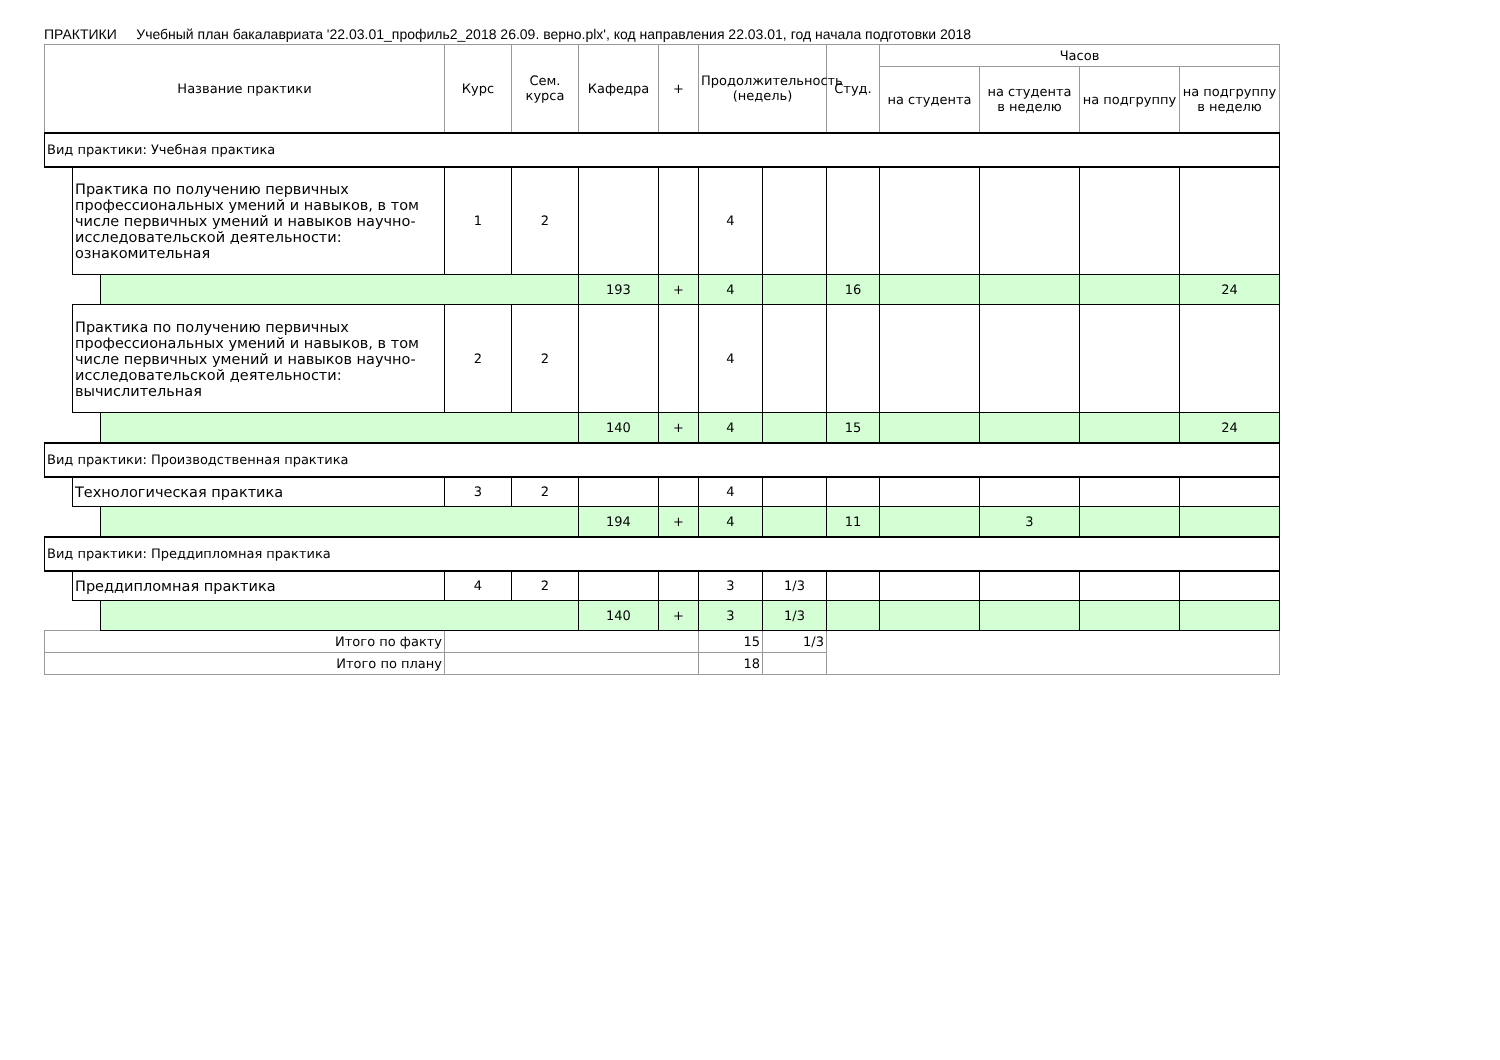ПРАКТИКИ Учебный план бакалавриата '22.03.01_профиль2_2018 26.09. верно.plx', код направления 22.03.01, год начала подготовки 2018
| Название практики | | | Курс | Сем. курса | Кафедра | + | Продолжительность (недель) | | Студ. | Часов | | | |
| --- | --- | --- | --- | --- | --- | --- | --- | --- | --- | --- | --- | --- | --- |
| | | | | | | | | | | на студента | на студента в неделю | на подгруппу | на подгруппу в неделю |
| Вид практики: Учебная практика | | | | | | | | | | | | | |
| | Практика по получению первичных профессиональных умений и навыков, в том числе первичных умений и навыков научно-исследовательской деятельности: ознакомительная | | 1 | 2 | | | 4 | | | | | | |
| | | | | | 193 | + | 4 | | 16 | | | | 24 |
| | Практика по получению первичных профессиональных умений и навыков, в том числе первичных умений и навыков научно-исследовательской деятельности: вычислительная | | 2 | 2 | | | 4 | | | | | | |
| | | | | | 140 | + | 4 | | 15 | | | | 24 |
| Вид практики: Производственная практика | | | | | | | | | | | | | |
| | Технологическая практика | | 3 | 2 | | | 4 | | | | | | |
| | | | | | 194 | + | 4 | | 11 | | 3 | | |
| Вид практики: Преддипломная практика | | | | | | | | | | | | | |
| | Преддипломная практика | | 4 | 2 | | | 3 | 1/3 | | | | | |
| | | | | | 140 | + | 3 | 1/3 | | | | | |
| Итого по факту | | | | | | | 15 | 1/3 | | | | | |
| Итого по плану | | | | | | | 18 | | | | | | |